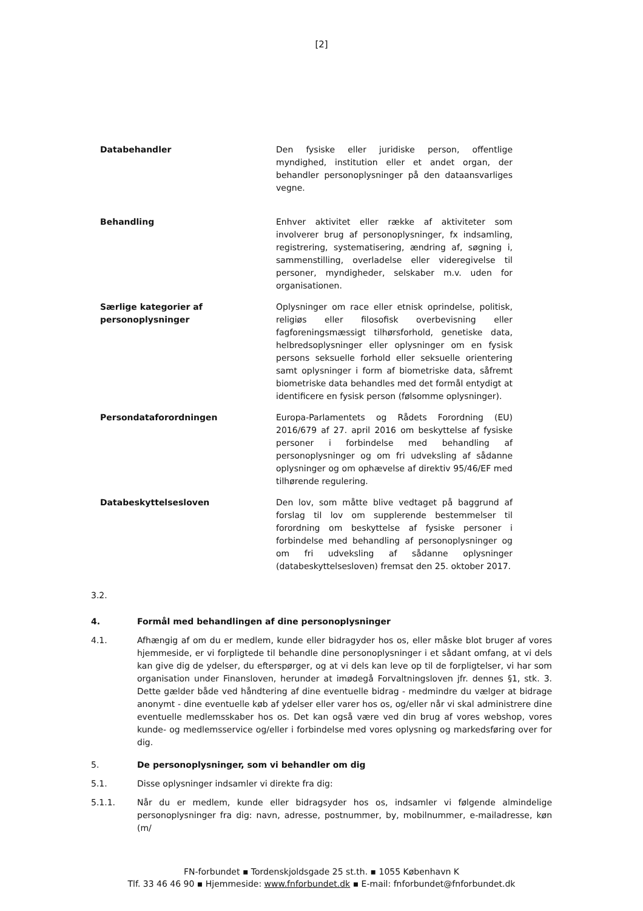[2]
| Databehandler | Den fysiske eller juridiske person, offentlige myndighed, institution eller et andet organ, der behandler personoplysninger på den dataansvarliges vegne. |
| Behandling | Enhver aktivitet eller række af aktiviteter som involverer brug af personoplysninger, fx indsamling, registrering, systematisering, ændring af, søgning i, sammenstilling, overladelse eller videregivelse til personer, myndigheder, selskaber m.v. uden for organisationen. |
| Særlige kategorier af personoplysninger | Oplysninger om race eller etnisk oprindelse, politisk, religiøs eller filosofisk overbevisning eller fagforeningsmæssigt tilhørsforhold, genetiske data, helbredsoplysninger eller oplysninger om en fysisk persons seksuelle forhold eller seksuelle orientering samt oplysninger i form af biometriske data, såfremt biometriske data behandles med det formål entydigt at identificere en fysisk person (følsomme oplysninger). |
| Persondataforordningen | Europa-Parlamentets og Rådets Forordning (EU) 2016/679 af 27. april 2016 om beskyttelse af fysiske personer i forbindelse med behandling af personoplysninger og om fri udveksling af sådanne oplysninger og om ophævelse af direktiv 95/46/EF med tilhørende regulering. |
| Databeskyttelsesloven | Den lov, som måtte blive vedtaget på baggrund af forslag til lov om supplerende bestemmelser til forordning om beskyttelse af fysiske personer i forbindelse med behandling af personoplysninger og om fri udveksling af sådanne oplysninger (databeskyttelsesloven) fremsat den 25. oktober 2017. |
3.2.
4. Formål med behandlingen af dine personoplysninger
4.1. Afhængig af om du er medlem, kunde eller bidragyder hos os, eller måske blot bruger af vores hjemmeside, er vi forpligtede til behandle dine personoplysninger i et sådant omfang, at vi dels kan give dig de ydelser, du efterspørger, og at vi dels kan leve op til de forpligtelser, vi har som organisation under Finansloven, herunder at imødegå Forvaltningsloven jfr. dennes §1, stk. 3. Dette gælder både ved håndtering af dine eventuelle bidrag - medmindre du vælger at bidrage anonymt - dine eventuelle køb af ydelser eller varer hos os, og/eller når vi skal administrere dine eventuelle medlemsskaber hos os. Det kan også være ved din brug af vores webshop, vores kunde- og medlemsservice og/eller i forbindelse med vores oplysning og markedsføring over for dig.
5. De personoplysninger, som vi behandler om dig
5.1. Disse oplysninger indsamler vi direkte fra dig:
5.1.1. Når du er medlem, kunde eller bidragsyder hos os, indsamler vi følgende almindelige personoplysninger fra dig: navn, adresse, postnummer, by, mobilnummer, e-mailadresse, køn (m/
FN-forbundet ▪ Tordenskjoldsgade 25 st.th. ▪ 1055 København K
Tlf. 33 46 46 90 ▪ Hjemmeside: www.fnforbundet.dk ▪ E-mail: fnforbundet@fnforbundet.dk